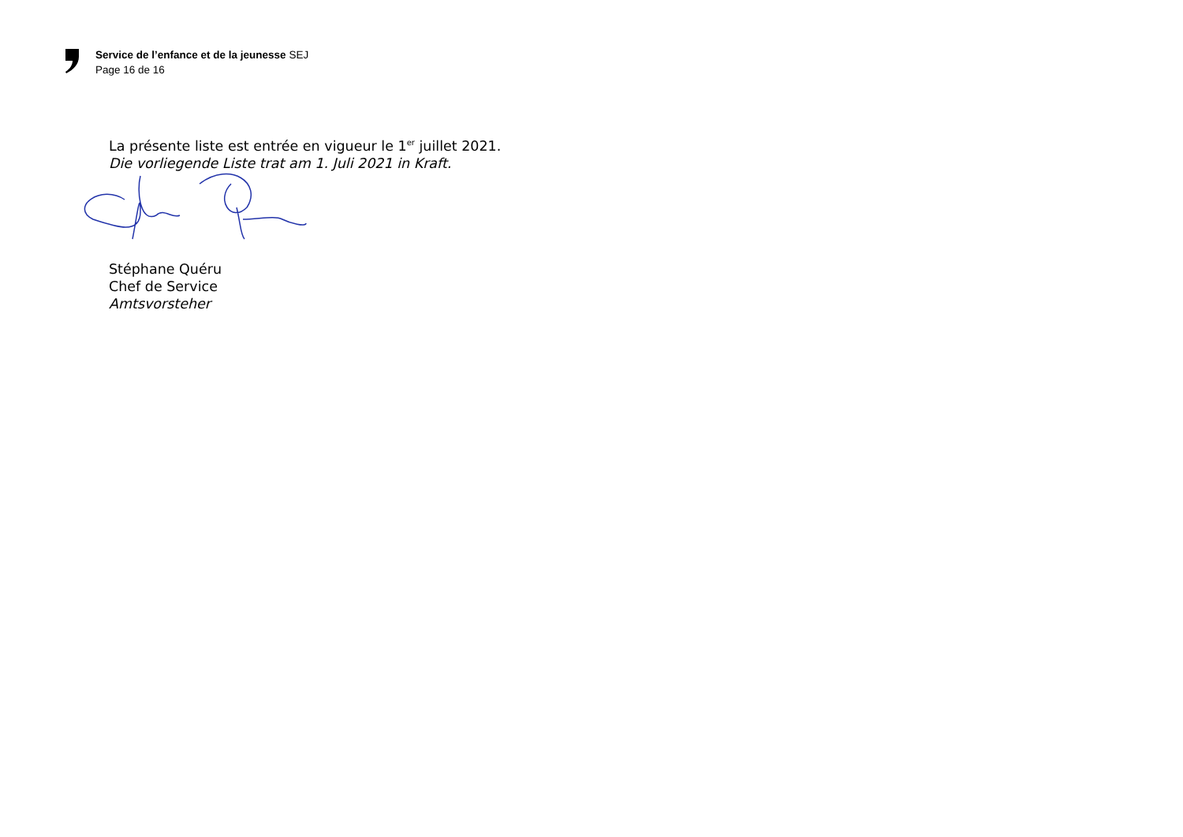Service de l’enfance et de la jeunesse SEJ
Page 16 de 16
La présente liste est entrée en vigueur le 1<sup>er</sup> juillet 2021.
Die vorliegende Liste trat am 1. Juli 2021 in Kraft.
Stéphane Quéru
Chef de Service
Amtsvorsteher